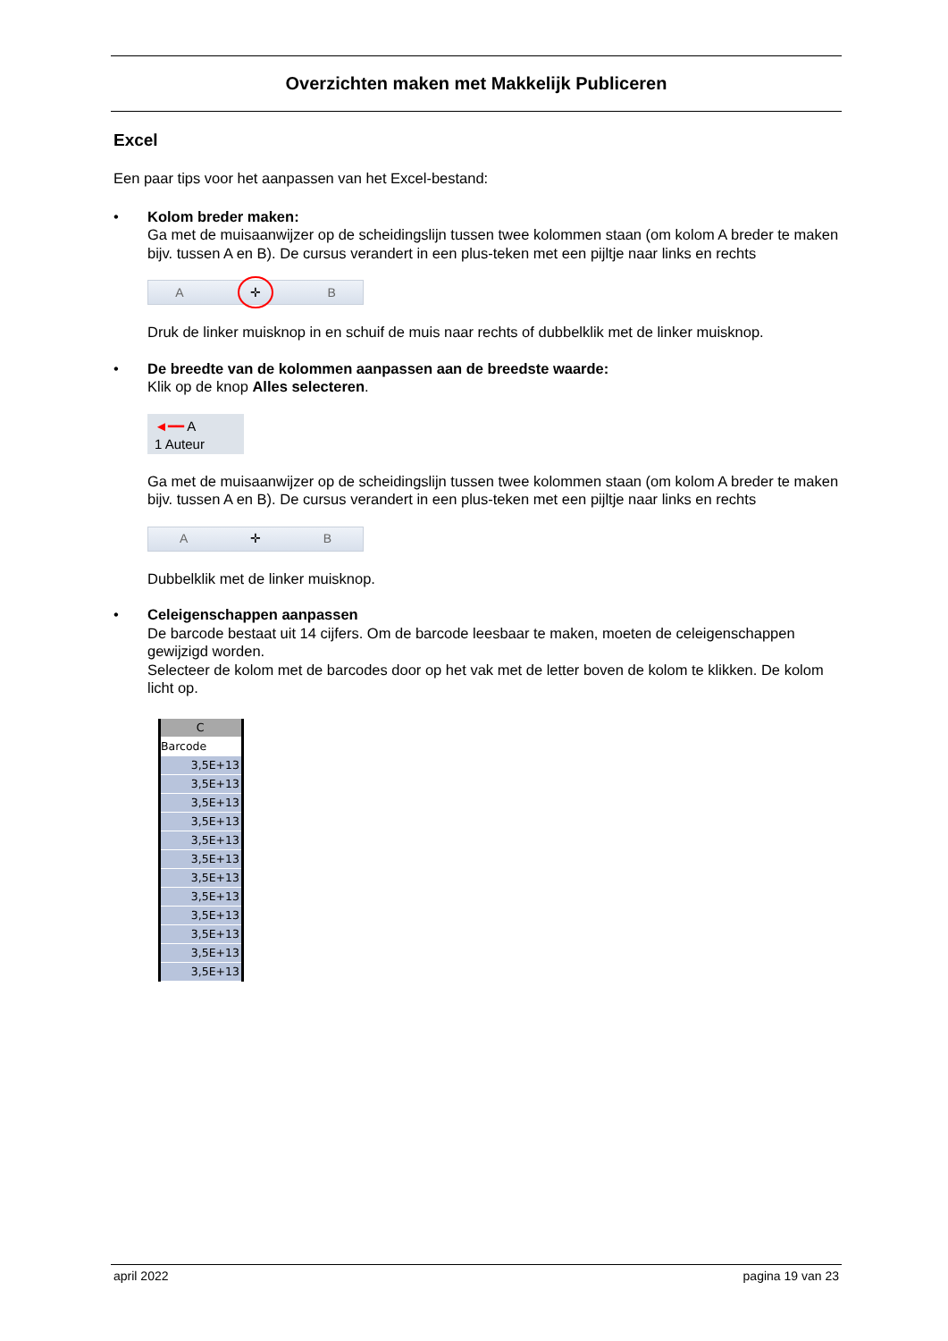Overzichten maken met Makkelijk Publiceren
Excel
Een paar tips voor het aanpassen van het Excel-bestand:
• Kolom breder maken:
Ga met de muisaanwijzer op de scheidingslijn tussen twee kolommen staan (om kolom A breder te maken bijv. tussen A en B). De cursus verandert in een plus-teken met een pijltje naar links en rechts
A ✛ B
Druk de linker muisknop in en schuif de muis naar rechts of dubbelklik met de linker muisknop.
• De breedte van de kolommen aanpassen aan de breedste waarde:
Klik op de knop Alles selecteren.
◄━━ A
1 Auteur
Ga met de muisaanwijzer op de scheidingslijn tussen twee kolommen staan (om kolom A breder te maken bijv. tussen A en B). De cursus verandert in een plus-teken met een pijltje naar links en rechts
A ✛ B
Dubbelklik met de linker muisknop.
• Celeigenschappen aanpassen
De barcode bestaat uit 14 cijfers. Om de barcode leesbaar te maken, moeten de celeigenschappen gewijzigd worden.
Selecteer de kolom met de barcodes door op het vak met de letter boven de kolom te klikken. De kolom licht op.
C
Barcode
3,5E+13
3,5E+13
3,5E+13
3,5E+13
3,5E+13
3,5E+13
3,5E+13
3,5E+13
3,5E+13
3,5E+13
3,5E+13
3,5E+13
april 2022 pagina 19 van 23